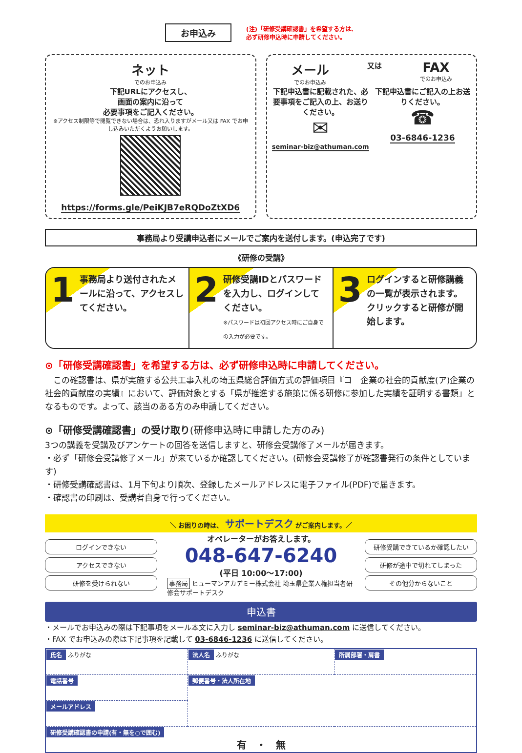お申込み
(注)「研修受講確認書」を希望する方は、
必ず研修申込時に申請してください。
ネット
でのお申込み
下記URLにアクセスし、
画面の案内に沿って
必要事項をご記入ください。
※アクセス制限等で閲覧できない場合は、恐れ入りますがメール又は FAX でお申し込みいただくようお願いします。
https://forms.gle/PeiKJB7eRQDoZtXD6
メール
でのお申込み
又は
FAX
でのお申込み
下記申込書に記載された、必要事項をご記入の上、お送りください。
✉
seminar-biz@athuman.com
下記申込書にご記入の上お送りください。
☎
03-6846-1236
事務局より受講申込者にメールでご案内を送付します。(申込完了です)
《研修の受講》
1 事務局より送付されたメールに沿って、アクセスしてください。
2 研修受講IDとパスワードを入力し、ログインしてください。
※パスワードは初回アクセス時にご自身での入力が必要です。
3 ログインすると研修講義の一覧が表示されます。クリックすると研修が開始します。
⊙「研修受講確認書」を希望する方は、必ず研修申込時に申請してください。
　この確認書は、県が実施する公共工事入札の埼玉県総合評価方式の評価項目『コ　企業の社会的貢献度(ア)企業の社会的貢献度の実績』において、評価対象とする「県が推進する施策に係る研修に参加した実績を証明する書類」となるものです。よって、該当のある方のみ申請してください。
⊙「研修受講確認書」の受け取り(研修申込時に申請した方のみ)
3つの講義を受講及びアンケートの回答を送信しますと、研修会受講修了メールが届きます。
・必ず「研修会受講修了メール」が来ているか確認してください。(研修会受講修了が確認書発行の条件としています)
・研修受講確認書は、1月下旬より順次、登録したメールアドレスに電子ファイル(PDF)で届きます。
・確認書の印刷は、受講者自身で行ってください。
＼ お困りの時は、 サポートデスク がご案内します。／
ログインできない
アクセスできない
研修を受けられない
オペレーターがお答えします。
048-647-6240
(平日 10:00〜17:00)
事務局 ヒューマンアカデミー株式会社 埼玉県企業人権担当者研修会サポートデスク
研修受講できているか確認したい
研修が途中で切れてしまった
その他分からないこと
申込書
・メールでお申込みの際は下記事項をメール本文に入力し seminar-biz@athuman.com に送信してください。
・FAX でお申込みの際は下記事項を記載して 03-6846-1236 に送信してください。
| 氏名 ふりがな | 法人名 ふりがな | 所属部署・肩書 |
| 電話番号 | 郵便番号・法人所在地 | |
| メールアドレス | | |
| 研修受講確認書の申請(有・無を○で囲む) 有 ・ 無 | | |